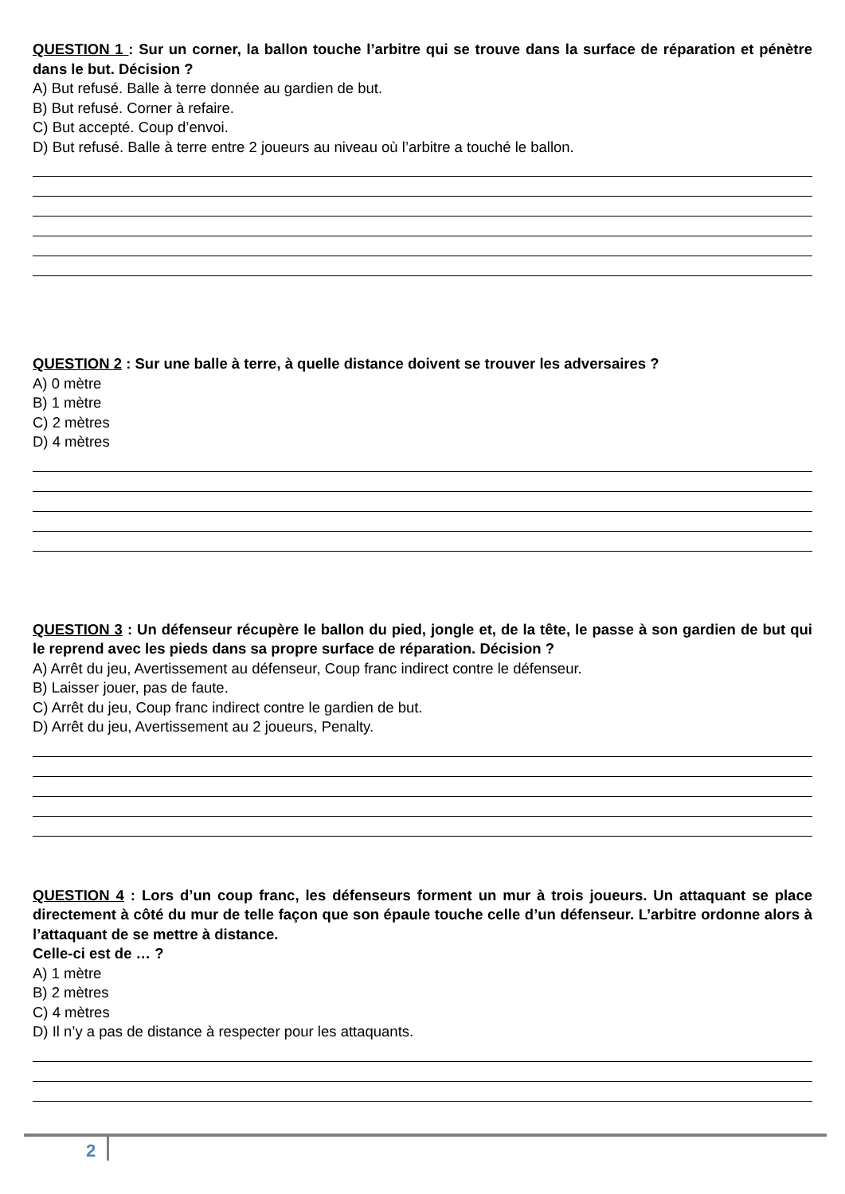QUESTION 1 : Sur un corner, la ballon touche l’arbitre qui se trouve dans la surface de réparation et pénètre dans le but. Décision ?
A) But refusé. Balle à terre donnée au gardien de but.
B) But refusé. Corner à refaire.
C) But accepté. Coup d’envoi.
D) But refusé. Balle à terre entre 2 joueurs au niveau où l’arbitre a touché le ballon.
QUESTION 2 : Sur une balle à terre, à quelle distance doivent se trouver les adversaires ?
A) 0 mètre
B) 1 mètre
C) 2 mètres
D) 4 mètres
QUESTION 3 : Un défenseur récupère le ballon du pied, jongle et, de la tête, le passe à son gardien de but qui le reprend avec les pieds dans sa propre surface de réparation. Décision ?
A) Arrêt du jeu, Avertissement au défenseur, Coup franc indirect contre le défenseur.
B) Laisser jouer, pas de faute.
C) Arrêt du jeu, Coup franc indirect contre le gardien de but.
D) Arrêt du jeu, Avertissement au 2 joueurs, Penalty.
QUESTION 4 : Lors d’un coup franc, les défenseurs forment un mur à trois joueurs. Un attaquant se place directement à côté du mur de telle façon que son épaule touche celle d’un défenseur. L’arbitre ordonne alors à l’attaquant de se mettre à distance.
Celle-ci est de … ?
A) 1 mètre
B) 2 mètres
C) 4 mètres
D) Il n’y a pas de distance à respecter pour les attaquants.
2